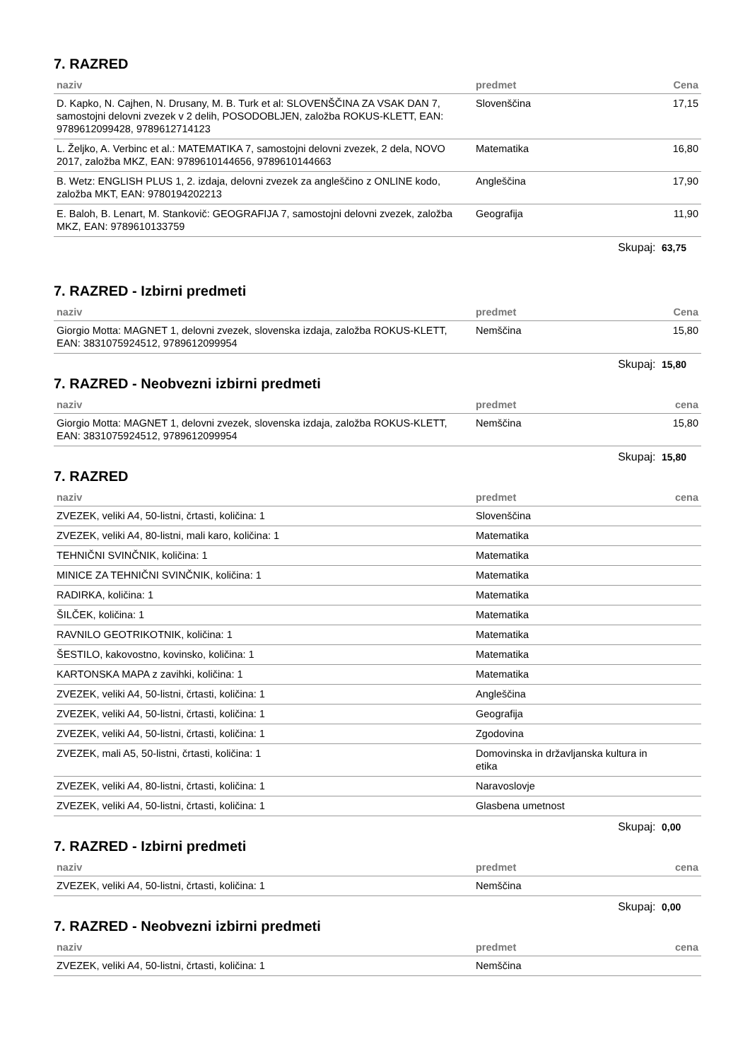7. RAZRED
| naziv | predmet | Cena |
| --- | --- | --- |
| D. Kapko, N. Cajhen, N. Drusany, M. B. Turk et al: SLOVENŠČINA ZA VSAK DAN 7, samostojni delovni zvezek v 2 delih, POSODOBLJEN, založba ROKUS-KLETT, EAN: 9789612099428, 9789612714123 | Slovenščina | 17,15 |
| L. Željko, A. Verbinc et al.: MATEMATIKA 7, samostojni delovni zvezek, 2 dela, NOVO 2017, založba MKZ, EAN: 9789610144656, 9789610144663 | Matematika | 16,80 |
| B. Wetz: ENGLISH PLUS 1, 2. izdaja, delovni zvezek za angleščino z ONLINE kodo, založba MKT, EAN: 9780194202213 | Angleščina | 17,90 |
| E. Baloh, B. Lenart, M. Stankovič: GEOGRAFIJA 7, samostojni delovni zvezek, založba MKZ, EAN: 9789610133759 | Geografija | 11,90 |
Skupaj: 63,75
7. RAZRED - Izbirni predmeti
| naziv | predmet | Cena |
| --- | --- | --- |
| Giorgio Motta: MAGNET 1, delovni zvezek, slovenska izdaja, založba ROKUS-KLETT, EAN: 3831075924512, 9789612099954 | Nemščina | 15,80 |
Skupaj: 15,80
7. RAZRED - Neobvezni izbirni predmeti
| naziv | predmet | cena |
| --- | --- | --- |
| Giorgio Motta: MAGNET 1, delovni zvezek, slovenska izdaja, založba ROKUS-KLETT, EAN: 3831075924512, 9789612099954 | Nemščina | 15,80 |
Skupaj: 15,80
7. RAZRED
| naziv | predmet | cena |
| --- | --- | --- |
| ZVEZEK, veliki A4, 50-listni, črtasti, količina: 1 | Slovenščina | |
| ZVEZEK, veliki A4, 80-listni, mali karo, količina: 1 | Matematika | |
| TEHNIČNI SVINČNIK, količina: 1 | Matematika | |
| MINICE ZA TEHNIČNI SVINČNIK, količina: 1 | Matematika | |
| RADIRKA, količina: 1 | Matematika | |
| ŠILČEK, količina: 1 | Matematika | |
| RAVNILO GEOTRIKOTNIK, količina: 1 | Matematika | |
| ŠESTILO, kakovostno, kovinsko, količina: 1 | Matematika | |
| KARTONSKA MAPA z zavihki, količina: 1 | Matematika | |
| ZVEZEK, veliki A4, 50-listni, črtasti, količina: 1 | Angleščina | |
| ZVEZEK, veliki A4, 50-listni, črtasti, količina: 1 | Geografija | |
| ZVEZEK, veliki A4, 50-listni, črtasti, količina: 1 | Zgodovina | |
| ZVEZEK, mali A5, 50-listni, črtasti, količina: 1 | Domovinska in državljanska kultura in etika | |
| ZVEZEK, veliki A4, 80-listni, črtasti, količina: 1 | Naravoslovje | |
| ZVEZEK, veliki A4, 50-listni, črtasti, količina: 1 | Glasbena umetnost | |
Skupaj: 0,00
7. RAZRED - Izbirni predmeti
| naziv | predmet | cena |
| --- | --- | --- |
| ZVEZEK, veliki A4, 50-listni, črtasti, količina: 1 | Nemščina | |
Skupaj: 0,00
7. RAZRED - Neobvezni izbirni predmeti
| naziv | predmet | cena |
| --- | --- | --- |
| ZVEZEK, veliki A4, 50-listni, črtasti, količina: 1 | Nemščina | |